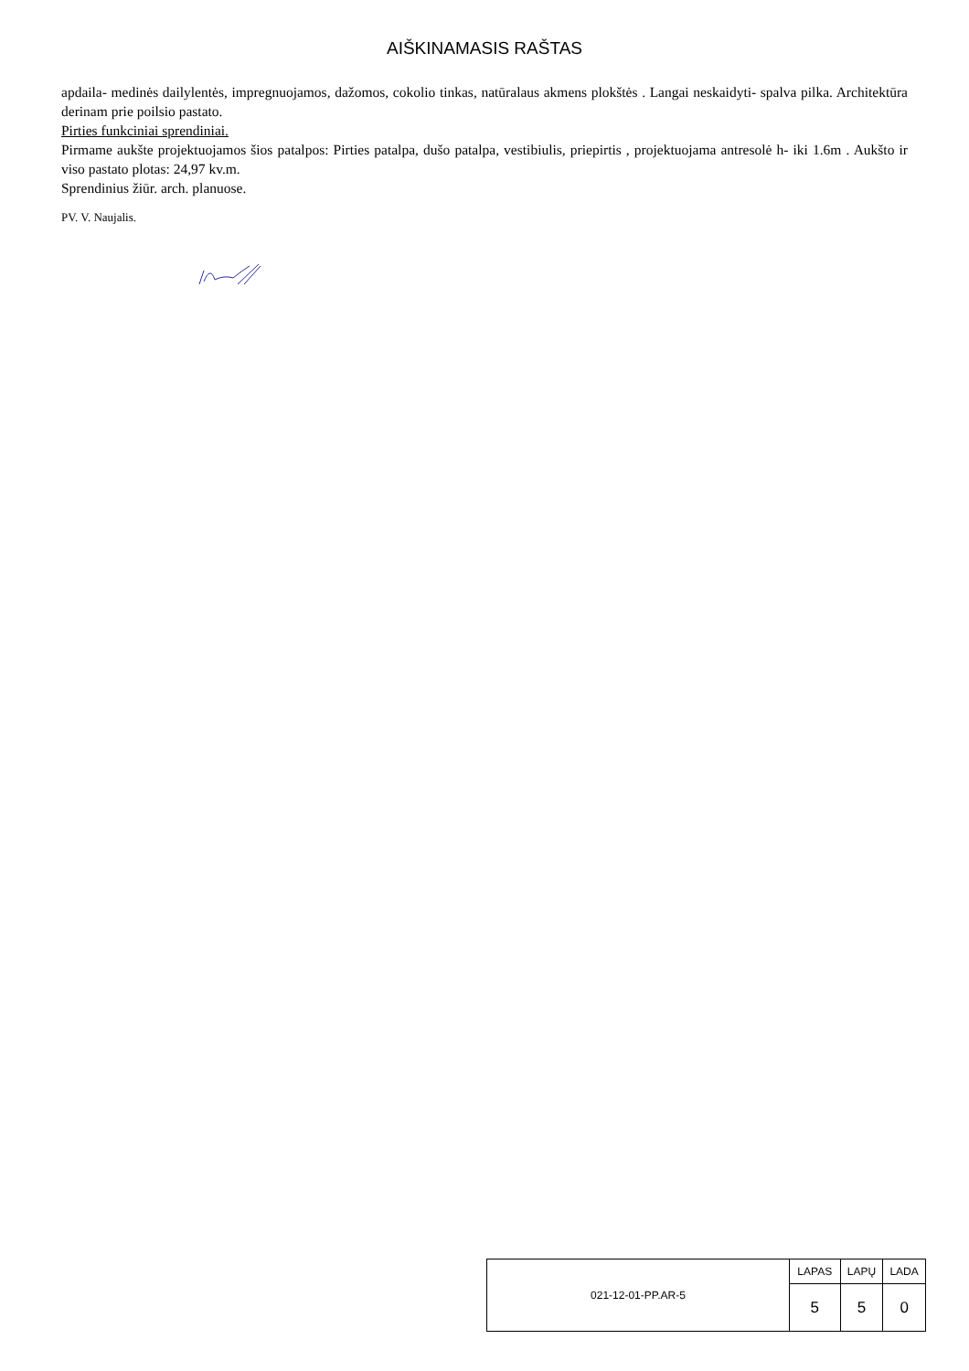AIŠKINAMASIS RAŠTAS
apdaila- medinės dailylentės, impregnuojamos, dažomos, cokolio tinkas, natūralaus akmens plokštės . Langai neskaidyti- spalva pilka. Architektūra derinam prie poilsio pastato.
Pirties funkciniai sprendiniai.
Pirmame aukšte projektuojamos šios patalpos: Pirties patalpa, dušo patalpa, vestibiulis, priepirtis , projektuojama antresolė h- iki 1.6m . Aukšto ir viso pastato plotas: 24,97 kv.m.
Sprendinius žiūr. arch. planuose.
PV. V. Naujalis.
| 021-12-01-PP.AR-5 | LAPAS | LAPŲ | LADA |
| | 5 | 5 | 0 |